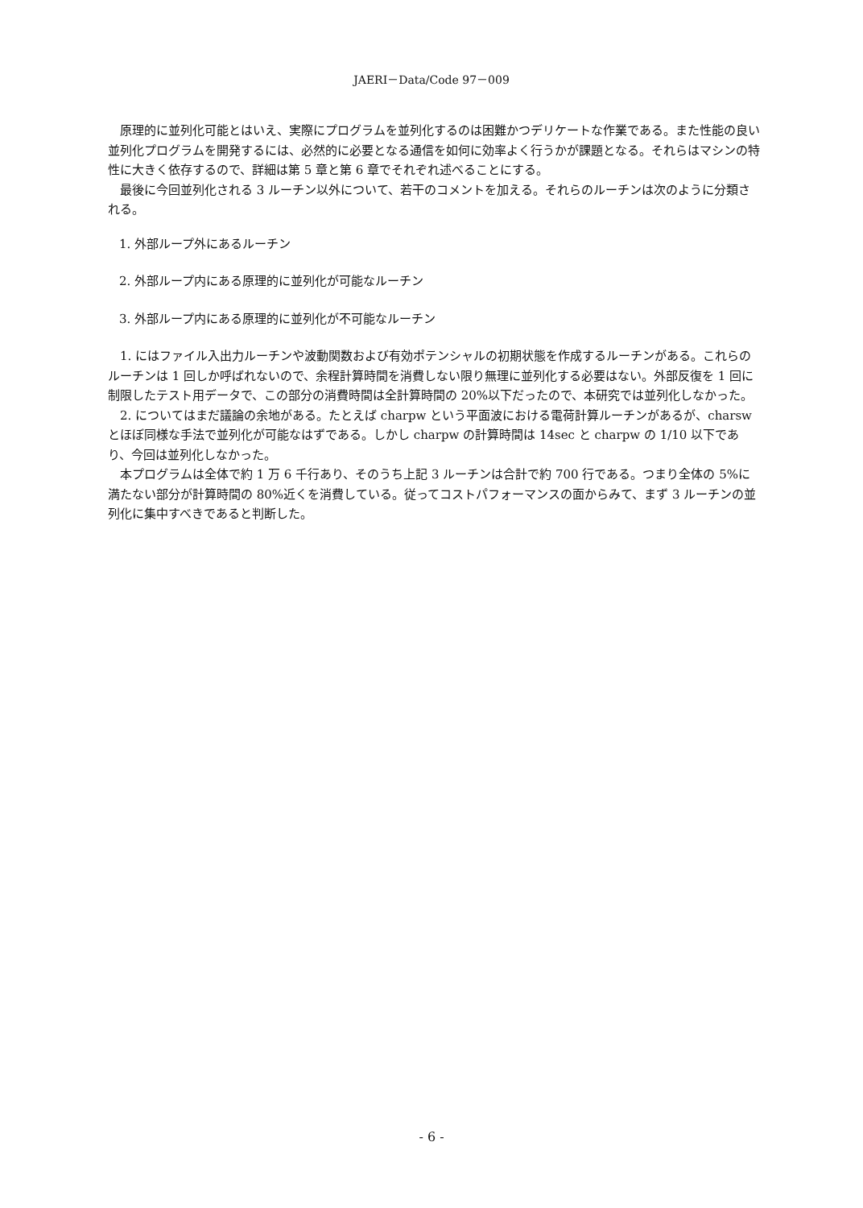JAERI－Data/Code 97－009
原理的に並列化可能とはいえ、実際にプログラムを並列化するのは困難かつデリケートな作業である。また性能の良い並列化プログラムを開発するには、必然的に必要となる通信を如何に効率よく行うかが課題となる。それらはマシンの特性に大きく依存するので、詳細は第 5 章と第 6 章でそれぞれ述べることにする。
最後に今回並列化される 3 ルーチン以外について、若干のコメントを加える。それらのルーチンは次のように分類される。
1. 外部ループ外にあるルーチン
2. 外部ループ内にある原理的に並列化が可能なルーチン
3. 外部ループ内にある原理的に並列化が不可能なルーチン
1. にはファイル入出力ルーチンや波動関数および有効ポテンシャルの初期状態を作成するルーチンがある。これらのルーチンは 1 回しか呼ばれないので、余程計算時間を消費しない限り無理に並列化する必要はない。外部反復を 1 回に制限したテスト用データで、この部分の消費時間は全計算時間の 20%以下だったので、本研究では並列化しなかった。
2. についてはまだ議論の余地がある。たとえば charpw という平面波における電荷計算ルーチンがあるが、charsw とほぼ同様な手法で並列化が可能なはずである。しかし charpw の計算時間は 14sec と charpw の 1/10 以下であり、今回は並列化しなかった。
本プログラムは全体で約 1 万 6 千行あり、そのうち上記 3 ルーチンは合計で約 700 行である。つまり全体の 5%に満たない部分が計算時間の 80%近くを消費している。従ってコストパフォーマンスの面からみて、まず 3 ルーチンの並列化に集中すべきであると判断した。
- 6 -